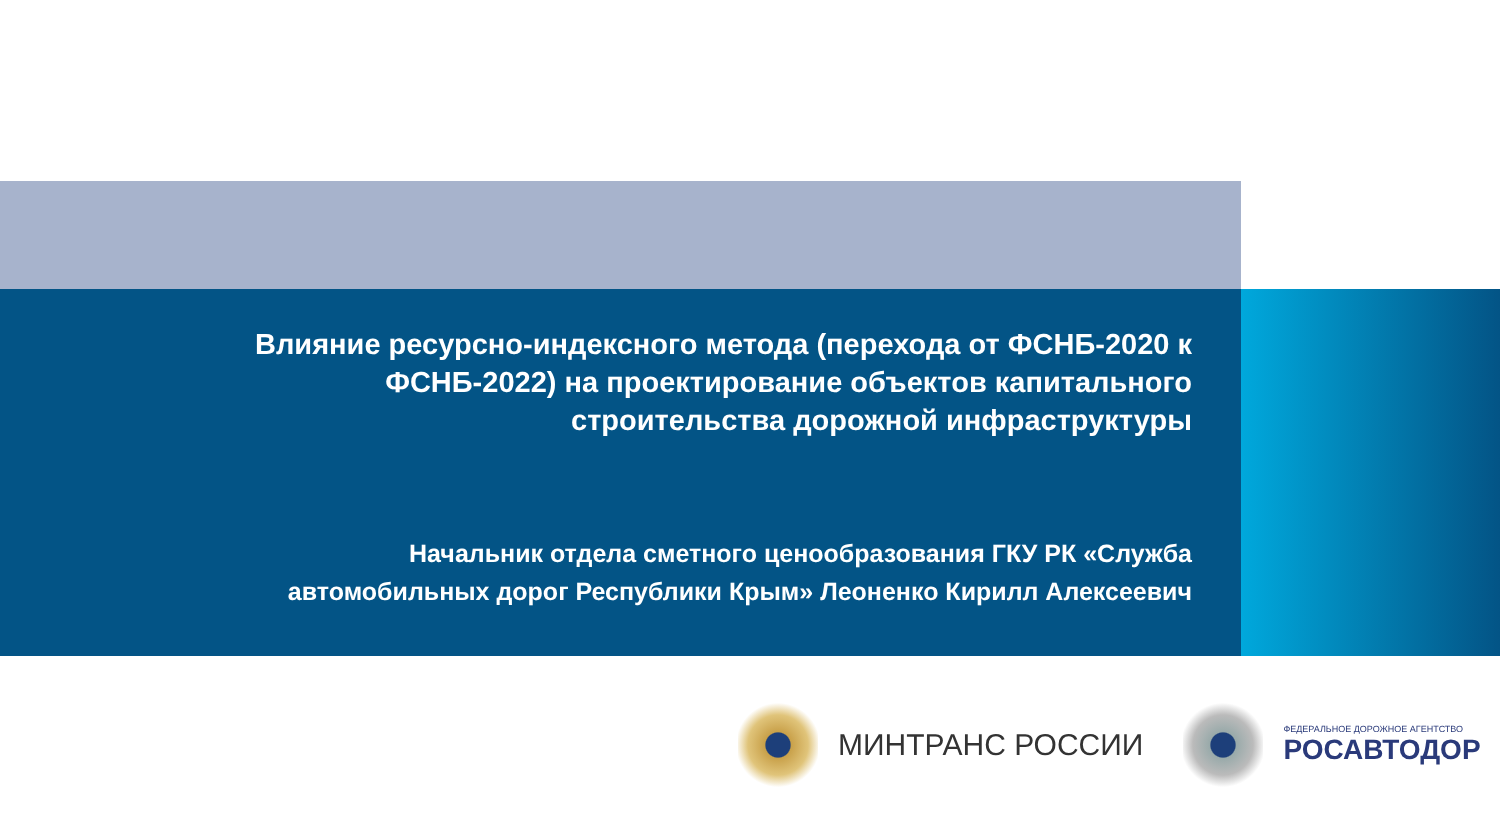Влияние ресурсно-индексного метода (перехода от ФСНБ-2020 к
ФСНБ-2022) на проектирование объектов капитального
строительства дорожной инфраструктуры
Начальник отдела сметного ценообразования ГКУ РК «Служба
автомобильных дорог Республики Крым» Леоненко Кирилл Алексеевич
МИНТРАНС РОССИИ
ФЕДЕРАЛЬНОЕ ДОРОЖНОЕ АГЕНТСТВО
РОСАВТОДОР